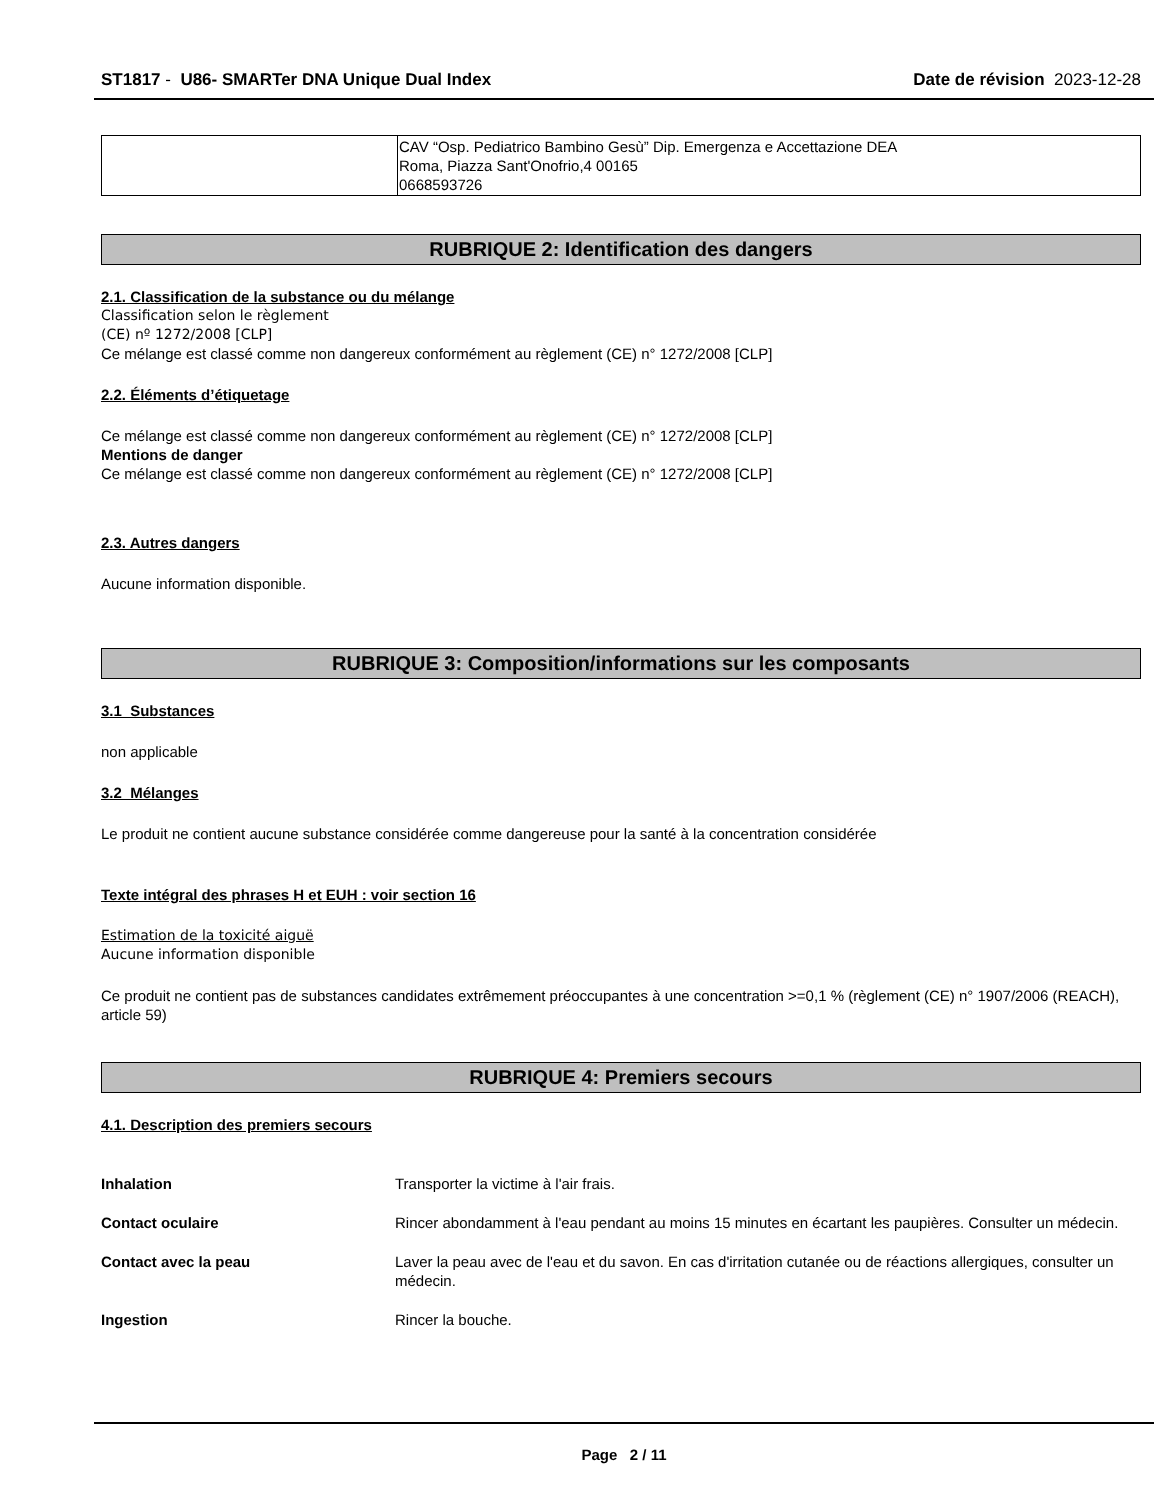ST1817 - U86- SMARTer DNA Unique Dual Index Date de révision 2023-12-28
| | CAV “Osp. Pediatrico Bambino Gesù” Dip. Emergenza e Accettazione DEA Roma, Piazza Sant'Onofrio,4 00165 0668593726 |
RUBRIQUE 2: Identification des dangers
2.1. Classification de la substance ou du mélange
Classification selon le règlement
(CE) nº 1272/2008 [CLP]
Ce mélange est classé comme non dangereux conformément au règlement (CE) n° 1272/2008 [CLP]
2.2. Éléments d’étiquetage
Ce mélange est classé comme non dangereux conformément au règlement (CE) n° 1272/2008 [CLP]
Mentions de danger
Ce mélange est classé comme non dangereux conformément au règlement (CE) n° 1272/2008 [CLP]
2.3. Autres dangers
Aucune information disponible.
RUBRIQUE 3: Composition/informations sur les composants
3.1 Substances
non applicable
3.2 Mélanges
Le produit ne contient aucune substance considérée comme dangereuse pour la santé à la concentration considérée
Texte intégral des phrases H et EUH : voir section 16
Estimation de la toxicité aiguë
Aucune information disponible
Ce produit ne contient pas de substances candidates extrêmement préoccupantes à une concentration >=0,1 % (règlement (CE) n° 1907/2006 (REACH), article 59)
RUBRIQUE 4: Premiers secours
4.1. Description des premiers secours
| Inhalation | Transporter la victime à l'air frais. |
| Contact oculaire | Rincer abondamment à l'eau pendant au moins 15 minutes en écartant les paupières. Consulter un médecin. |
| Contact avec la peau | Laver la peau avec de l'eau et du savon. En cas d'irritation cutanée ou de réactions allergiques, consulter un médecin. |
| Ingestion | Rincer la bouche. |
Page 2 / 11